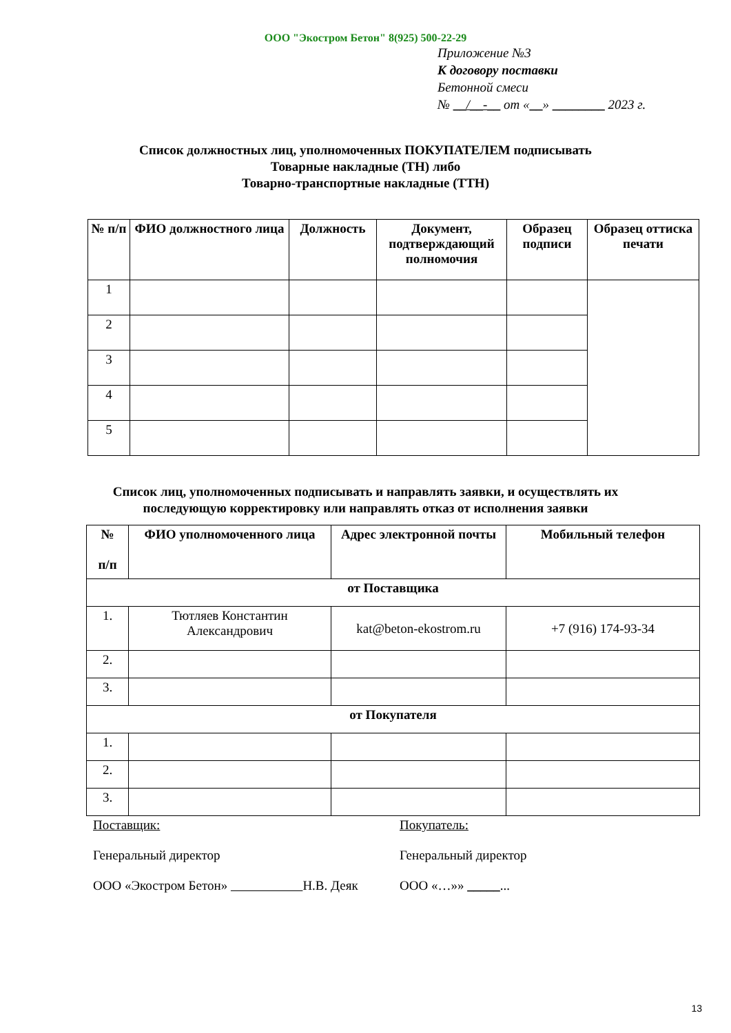ООО "Экостром Бетон" 8(925) 500-22-29
Приложение №3
К договору поставки
Бетонной смеси
№ __/__-__ от «__» ________ 2023 г.
Список должностных лиц, уполномоченных ПОКУПАТЕЛЕМ подписывать
Товарные накладные (ТН) либо
Товарно-транспортные накладные (ТТН)
| № п/п | ФИО должностного лица | Должность | Документ, подтверждающий полномочия | Образец подписи | Образец оттиска печати |
| --- | --- | --- | --- | --- | --- |
| 1 | | | | | |
| 2 | | | | | |
| 3 | | | | | |
| 4 | | | | | |
| 5 | | | | | |
Список лиц, уполномоченных подписывать и направлять заявки, и осуществлять их
последующую корректировку или направлять отказ от исполнения заявки
| № п/п | ФИО уполномоченного лица | Адрес электронной почты | Мобильный телефон |
| --- | --- | --- | --- |
| от Поставщика | | | |
| 1. | Тютляев Константин Александрович | kat@beton-ekostrom.ru | +7 (916) 174-93-34 |
| 2. | | | |
| 3. | | | |
| от Покупателя | | | |
| 1. | | | |
| 2. | | | |
| 3. | | | |
Поставщик:
Генеральный директор
ООО «Экостром Бетон» Н.В. Деяк
Покупатель:
Генеральный директор
ООО «…»» _____...
13